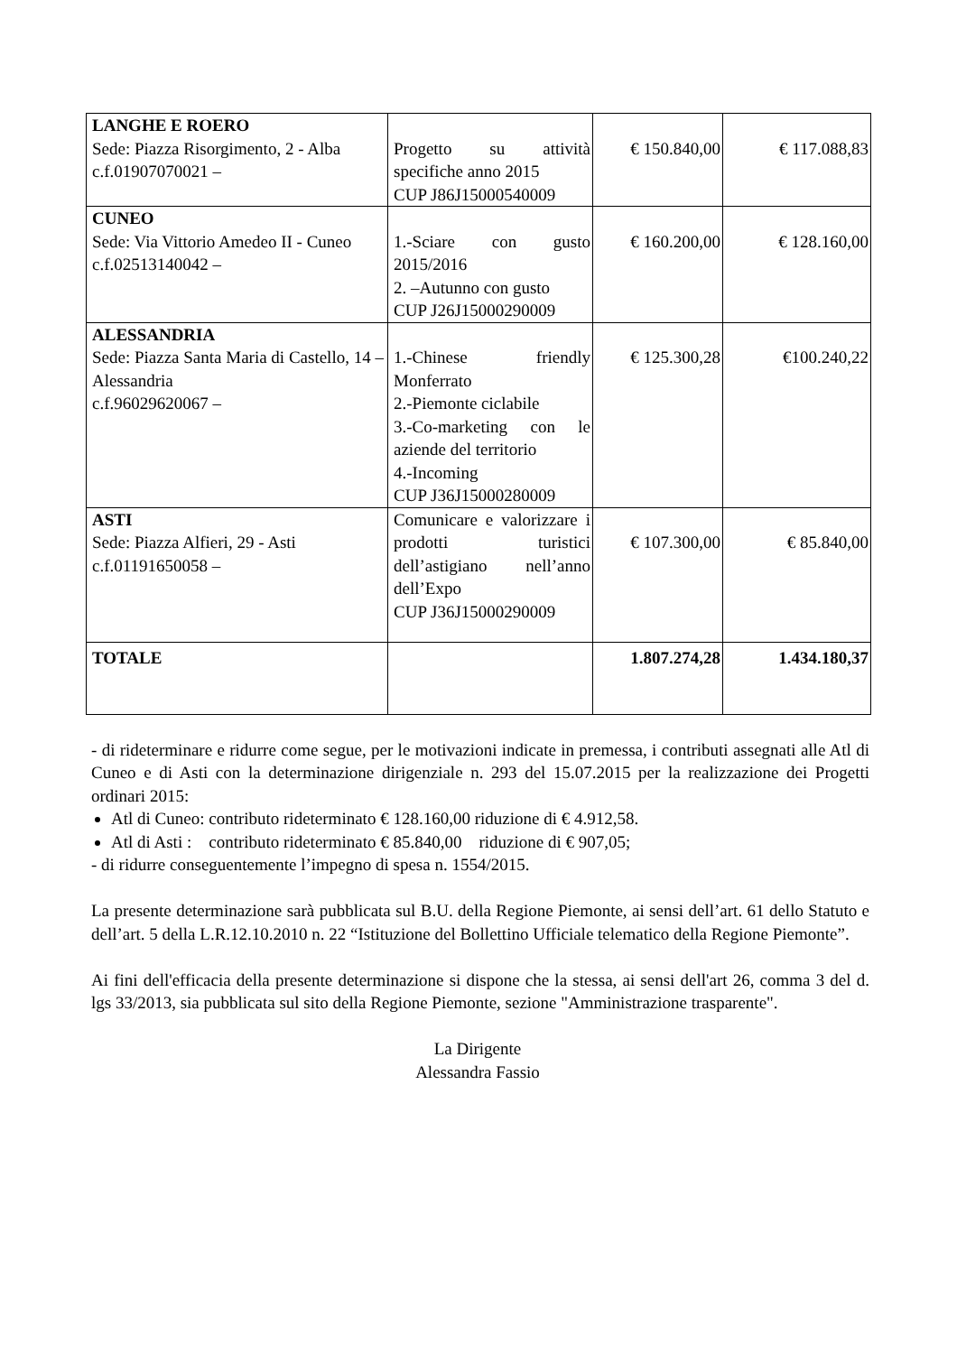| LANGHE E ROERO Sede: Piazza Risorgimento, 2 - Alba c.f.01907070021 – | Progetto su attività specifiche anno 2015 CUP J86J15000540009 | € 150.840,00 | € 117.088,83 |
| CUNEO Sede: Via Vittorio Amedeo II - Cuneo c.f.02513140042 – | 1.-Sciare con gusto 2015/2016 2. –Autunno con gusto CUP J26J15000290009 | € 160.200,00 | € 128.160,00 |
| ALESSANDRIA Sede: Piazza Santa Maria di Castello, 14 – Alessandria c.f.96029620067 – | 1.-Chinese friendly Monferrato 2.-Piemonte ciclabile 3.-Co-marketing con le aziende del territorio 4.-Incoming CUP J36J15000280009 | € 125.300,28 | €100.240,22 |
| ASTI Sede: Piazza Alfieri, 29 - Asti c.f.01191650058 – | Comunicare e valorizzare i prodotti turistici dell’astigiano nell’anno dell’Expo CUP J36J15000290009 | € 107.300,00 | € 85.840,00 |
| TOTALE | | 1.807.274,28 | 1.434.180,37 |
- di rideterminare e ridurre come segue, per le motivazioni indicate in premessa, i contributi assegnati alle Atl di Cuneo e di Asti con la determinazione dirigenziale n. 293 del 15.07.2015 per la realizzazione dei Progetti ordinari 2015:
Atl di Cuneo: contributo rideterminato € 128.160,00 riduzione di € 4.912,58.
Atl di Asti : contributo rideterminato € 85.840,00 riduzione di € 907,05;
- di ridurre conseguentemente l’impegno di spesa n. 1554/2015.
La presente determinazione sarà pubblicata sul B.U. della Regione Piemonte, ai sensi dell’art. 61 dello Statuto e dell’art. 5 della L.R.12.10.2010 n. 22 “Istituzione del Bollettino Ufficiale telematico della Regione Piemonte”.
Ai fini dell'efficacia della presente determinazione si dispone che la stessa, ai sensi dell'art 26, comma 3 del d. lgs 33/2013, sia pubblicata sul sito della Regione Piemonte, sezione "Amministrazione trasparente".
La Dirigente
Alessandra Fassio